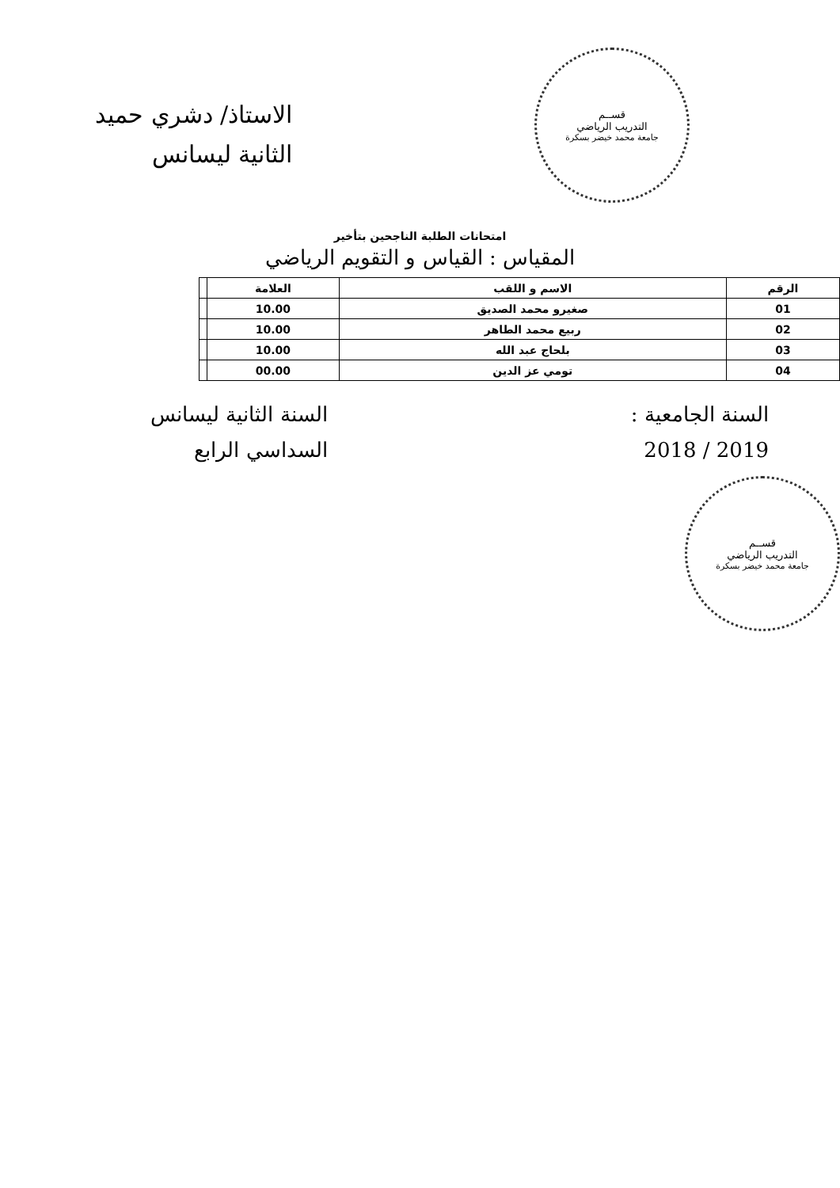قســم
التدريب الرياضي
جامعة محمد خيضر بسكرة
الاستاذ/ دشري حميد
الثانية ليسانس
امتحانات الطلبة الناجحين بتأخير
المقياس : القياس و التقويم الرياضي
| الرقم | الاسم و اللقب | العلامة | |
| --- | --- | --- | --- |
| 01 | صغيرو محمد الصديق | 10.00 | |
| 02 | ربيع محمد الطاهر | 10.00 | |
| 03 | بلحاج عبد الله | 10.00 | |
| 04 | تومي عز الدين | 00.00 | |
السنة الجامعية :
2019 / 2018
السنة الثانية ليسانس
السداسي الرابع
قســم
التدريب الرياضي
جامعة محمد خيضر بسكرة